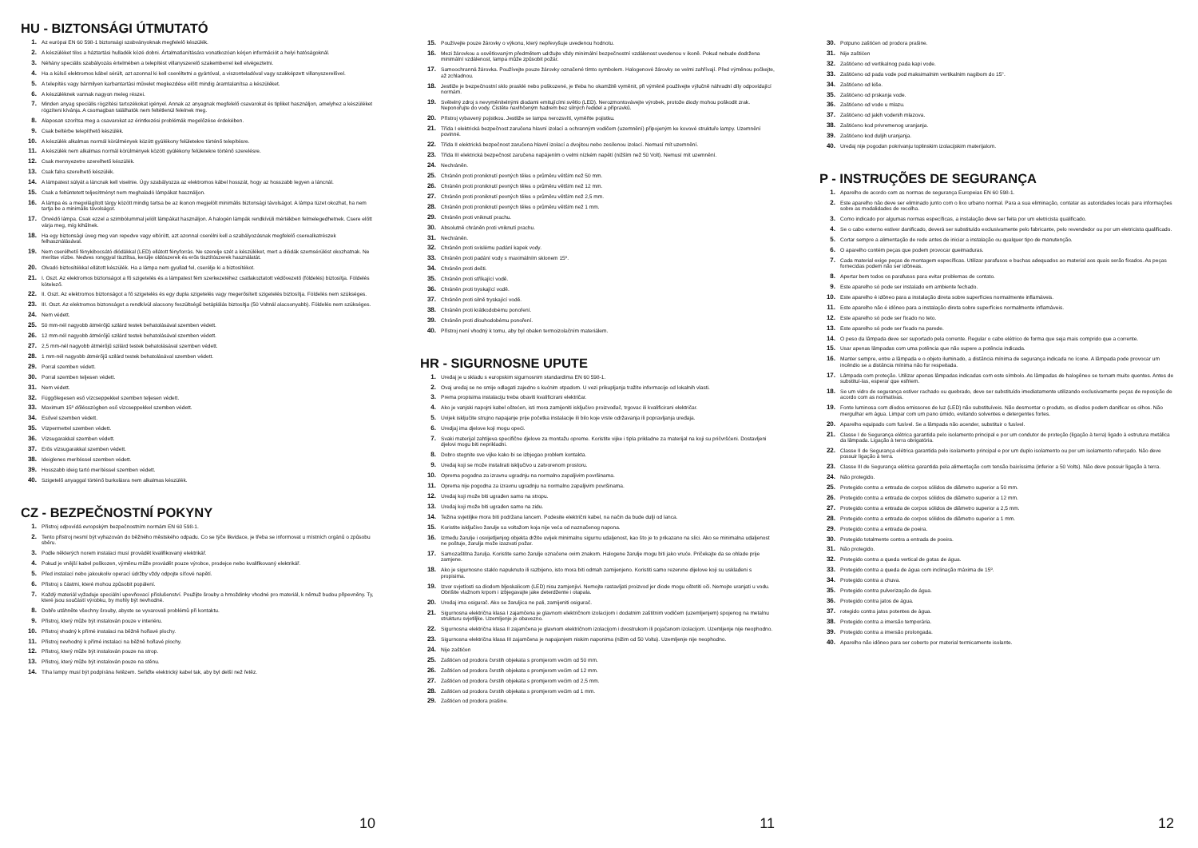HU - BIZTONSÁGI ÚTMUTATÓ
1. Az európai EN 60 598-1 biztonsági szabványoknak megfelelő készülék.
2. A készüléket tilos a háztartási hulladék közé dobni. Ártalmatlanítására vonatkozóan kérjen információt a helyi hatóságoknál.
3. Néhány speciális szabályozás értelmében a telepítést villanyszerelő szakemberrel kell elvégeztetni.
4. Ha a külső elektromos kábel sérült, azt azonnal ki kell cseréltetni a gyártóval, a viszonteladóval vagy szakképzett villanyszerelővel.
5. A telepítés vagy bármilyen karbantartási művelet megkezdése előtt mindig áramtalanítsa a készüléket.
6. A készüléknek vannak nagyon meleg részei.
7. Minden anyag speciális rögzítési tartozékokat igényel. Annak az anyagnak megfelelő csavarokat és tipliket használjon, amelyhez a készüléket rögzíteni kívánja. A csomagban találhatók nem feltétlenül felelnek meg.
8. Alaposan szorítsa meg a csavarokat az érintkezési problémák megelőzése érdekében.
9. Csak beltérbe telepíthető készülék.
10. A készülék alkalmas normál körülmények között gyúlékony felületekre történő telepítésre.
11. A készülék nem alkalmas normál körülmények között gyúlékony felületekre történő szerelésre.
12. Csak mennyezetre szerelhető készülék.
13. Csak falra szerelhető készülék.
14. A lámpatest súlyát a láncnak kell viselnie. Úgy szabályozza az elektromos kábel hosszát, hogy az hosszabb legyen a láncnál.
15. Csak a feltüntetett teljesítményt nem meghaladó lámpákat használjon.
16. A lámpa és a megvilágított tárgy között mindig tartsa be az ikonon megjelölt minimális biztonsági távolságot. A lámpa tüzet okozhat, ha nem tartja be a minimális távolságot.
17. Önvédő lámpa. Csak ezzel a szimbólummal jelölt lámpákat használjon. A halogén lámpák rendkívüli mértékben felmelegedhetnek. Csere előtt várja meg, míg kihűlnek.
18. Ha egy biztonsági üveg meg van repedve vagy eltörött, azt azonnal cserélni kell a szabályozásnak megfelelő cserealkatrészek felhasználásával.
19. Nem cserélhető fénykibocsátó diódákkal (LED) ellátott fényforrás. Ne szerelje szét a készüléket, mert a diódák szemsérülést okozhatnak. Ne merítse vízbe. Nedves ronggyal tisztítsa, kerülje oldószerek és erős tisztítószerek használatát.
20. Olvadó biztosítékkal ellátott készülék. Ha a lámpa nem gyullad fel, cserélje ki a biztosítékot.
21. I. Oszt. Az elektromos biztonságot a fő szigetelés és a lámpatest fém szerkezetéhez csatlakoztatott védővezető (földelés) biztosítja. Földelés kötelező.
22. II. Oszt. Az elektromos biztonságot a fő szigetelés és egy dupla szigetelés vagy megerősített szigetelés biztosítja. Földelés nem szükséges.
23. III. Oszt. Az elektromos biztonságot a rendkívül alacsony feszültségű betáplálás biztosítja (50 Voltnál alacsonyabb). Földelés nem szükséges.
24. Nem védett.
25. 50 mm-nél nagyobb átmérőjű szilárd testek behatolásával szemben védett.
26. 12 mm-nél nagyobb átmérőjű szilárd testek behatolásával szemben védett.
27. 2,5 mm-nél nagyobb átmérőjű szilárd testek behatolásával szemben védett.
28. 1 mm-nél nagyobb átmérőjű szilárd testek behatolásával szemben védett.
29. Porral szemben védett.
30. Porral szemben teljesen védett.
31. Nem védett.
32. Függőlegesen eső vízcseppekkel szemben teljesen védett.
33. Maximum 15º dőlésszögben eső vízcseppekkel szemben védett.
34. Esővel szemben védett.
35. Vízpermettel szemben védett.
36. Vízsugarakkal szemben védett.
37. Erős vízsugarakkal szemben védett.
38. Ideiglenes merítéssel szemben védett.
39. Hosszabb ideig tartó merítéssel szemben védett.
40. Szigetelő anyaggal történő burkolásra nem alkalmas készülék.
CZ - BEZPEČNOSTNÍ POKYNY
1. Přístroj odpovídá evropským bezpečnostním normám EN 60 598-1.
2. Tento přístroj nesmí být vyhazován do běžného městského odpadu. Co se týče likvidace, je třeba se informovat u místních orgánů o způsobu sběru.
3. Podle některých norem instalaci musí provádět kvalifikovaný elektrikář.
4. Pokud je vnější kabel poškozen, výměnu může provádět pouze výrobce, prodejce nebo kvalifikovaný elektrikář.
5. Před instalací nebo jakoukoliv operací údržby vždy odpojte síťové napětí.
6. Přístroj s částmi, které mohou způsobit popálení.
7. Každý materiál vyžaduje speciální upevňovací příslušenství. Použijte šrouby a hmoždinky vhodné pro materiál, k němuž budou připevněny. Ty, které jsou součástí výrobku, by mohly být nevhodné.
8. Dobře utáhněte všechny šrouby, abyste se vyvarovali problémů při kontaktu.
9. Přístroj, který může být instalován pouze v interiéru.
10. Přístroj vhodný k přímé instalaci na běžně hořlavé plochy.
11. Přístroj nevhodný k přímé instalaci na běžně hořlavé plochy.
12. Přístroj, který může být instalován pouze na strop.
13. Přístroj, který může být instalován pouze na stěnu.
14. Tíha lampy musí být podpírána řetězem. Seřiďte elektrický kabel tak, aby byl delší než řetěz.
10
15. Používejte pouze žárovky o výkonu, který nepřevyšuje uvedenou hodnotu.
16. Mezi žárovkou a osvětlovaným předmětem udržujte vždy minimální bezpečnostní vzdálenost uvedenou v ikoně. Pokud nebude dodržena minimální vzdálenost, lampa může způsobit požár.
17. Samoochranná žárovka. Používejte pouze žárovky označené tímto symbolem. Halogenové žárovky se velmi zahřívají. Před výměnou počkejte, až zchladnou.
18. Jestliže je bezpečnostní sklo prasklé nebo poškozené, je třeba ho okamžitě vyměnit, při výměně používejte výlučně náhradní díly odpovídající normám.
19. Světelný zdroj s nevyměnitelnými diodami emitujícími světlo (LED). Nerozmontovávejte výrobek, protože diody mohou poškodit zrak. Neponořujte do vody. Čistěte navlhčeným hadrem bez silných ředidel a přípravků.
20. Přístroj vybavený pojistkou. Jestliže se lampa nerozsvítí, vyměňte pojistku.
21. Třída I elektrická bezpečnost zaručena hlavní izolací a ochranným vodičem (uzemnění) připojeným ke kovové struktuře lampy. Uzemnění povinné.
22. Třída II elektrická bezpečnost zaručena hlavní izolací a dvojitou nebo zesílenou izolací. Nemusí mít uzemnění.
23. Třída III elektrická bezpečnost zaručena napájením o velmi nízkém napětí (nižším než 50 Volt). Nemusí mít uzemnění.
24. Nechráněn.
25. Chráněn proti proniknutí pevných těles o průměru větším než 50 mm.
26. Chráněn proti proniknutí pevných těles o průměru větším než 12 mm.
27. Chráněn proti proniknutí pevných těles o průměru větším než 2,5 mm.
28. Chráněn proti proniknutí pevných těles o průměru větším než 1 mm.
29. Chráněn proti vniknutí prachu.
30. Absolutně chráněn proti vniknutí prachu.
31. Nechráněn.
32. Chráněn proti svislému padání kapek vody.
33. Chráněn proti padání vody s maximálním sklonem 15º.
34. Chráněn proti dešti.
35. Chráněn proti stříkající vodě.
36. Chráněn proti tryskající vodě.
37. Chráněn proti silně tryskající vodě.
38. Chráněn proti krátkodobému ponoření.
39. Chráněn proti dlouhodobému ponoření.
40. Přístroj není vhodný k tomu, aby byl obalen termoizolačním materiálem.
HR - SIGURNOSNE UPUTE
1. Uređaj je u skladu s europskim sigurnosnim standardima EN 60 598-1.
2. Ovaj uređaj se ne smije odlagati zajedno s kućnim otpadom. U vezi prikupljanja tražite informacije od lokalnih vlasti.
3. Prema propisima instalaciju treba obaviti kvalificirani električar.
4. Ako je vanjski napojni kabel oštećen, isti mora zamijeniti isključivo proizvođač, trgovac ili kvalificirani električar.
5. Uvijek isključite strujno napajanje prije početka instalacije ili bilo koje vrste održavanja ili popravljanja uređaja.
6. Uredjaj ima djelove koji mogu opeći.
7. Svaki materijal zahtijeva specifične djelove za montažu opreme. Koristite vijke i tipla prikladne za materijal na koji su pričvršćeni. Dostavljeni djelovi mogu biti neprikladni.
8. Dobro stegnite sve vijke kako bi se izbjegao problem kontakta.
9. Uređaj koji se može instalirati isključivo u zatvorenom prostoru.
10. Oprema pogodna za izravnu ugradnju na normalno zapaljivim površinama.
11. Oprema nije pogodna za izravnu ugradnju na normalno zapaljivim površinama.
12. Uređaj koji može biti ugrađen samo na stropu.
13. Uređaj koji može biti ugrađen samo na zidu.
14. Težina svjetiljke mora biti podržana lancem. Podesite električni kabel, na način da bude dulji od lanca.
15. Koristite isključivo žarulje sa voltažom koja nije veća od naznačenog napona.
16. Između žarulje i osvijetljenjog objekta držite uvijek minimalnu sigurnu udaljenost, kao što je to prikazano na slici. Ako se minimalna udaljenost ne poštuje, žarulja može izazvati požar.
17. Samozaštitna žarulja. Koristite samo žarulje označene ovim znakom. Halogene žarulje mogu biti jako vruće. Pričekajte da se ohlade prije zamjene.
18. Ako je sigurnosno staklo napuknuto ili razbijeno, isto mora biti odmah zamijenjeno. Koristiti samo rezervne dijelove koji su usklađeni s propisima.
19. Izvor svjetlosti sa diodom bljeskalicom (LED) nisu zamjenjivi. Nemojte rastavljati proizvod jer diode mogu oštetiti oči. Nemojte uranjati u vodu. Obrišite vlažnom krpom i izbjegavajte jake deterdžente i otapala.
20. Uređaj ima osigurač. Ako se žaruljica ne pali, zamijeniti osigurač.
21. Sigurnosna električna klasa I zajamčena je glavnom električnom izolacijom i dodatnim zaštitnim vodičem (uzemljenjem) spojenog na metalnu strukturu svjetiljke. Uzemljenje je obavezno.
22. Sigurnosna električna klasa II zajamčena je glavnom električnom izolacijom i dvostrukom ili pojačanom izolacijom. Uzemljenje nije neophodno.
23. Sigurnosna električna klasa III zajamčena je napajanjem niskim naponima (nižim od 50 Volta). Uzemljenje nije neophodno.
24. Nije zaštićen
25. Zaštićen od prodora čvrstih objekata s promjerom većim od 50 mm.
26. Zaštićen od prodora čvrstih objekata s promjerom većim od 12 mm.
27. Zaštićen od prodora čvrstih objekata s promjerom većim od 2,5 mm.
28. Zaštićen od prodora čvrstih objekata s promjerom većim od 1 mm.
29. Zaštićen od prodora prašine.
11
30. Potpuno zaštićen od prodora prašine.
31. Nije zaštićen
32. Zaštićeno od vertikalnog pada kapi vode.
33. Zaštićeno od pada vode pod maksimalnim vertikalnim nagibom do 15°.
34. Zaštićeno od kiše.
35. Zaštićeno od prskanja vode.
36. Zaštićeno od vode u mlazu.
37. Zaštićeno od jakih vodenih mlazova.
38. Zaštićeno kod privremenog uranjanja.
39. Zaštićeno kod duljih uranjanja.
40. Uređaj nije pogodan pokrivanju toplinskim izolacijskim materijalom.
P - INSTRUÇÕES DE SEGURANÇA
1. Aparelho de acordo com as normas de segurança Europeias EN 60 598-1.
2. Este aparelho não deve ser eliminado junto com o lixo urbano normal. Para a sua eliminação, contatar as autoridades locais para informações sobre as modalidades de recolha.
3. Como indicado por algumas normas específicas, a instalação deve ser feita por um eletricista qualificado.
4. Se o cabo externo estiver danificado, deverá ser substituído exclusivamente pelo fabricante, pelo revendedor ou por um eletricista qualificado.
5. Cortar sempre a alimentação de rede antes de iniciar a instalação ou qualquer tipo de manutenção.
6. O aparelho contém peças que podem provocar queimaduras.
7. Cada material exige peças de montagem específicas. Utilizar parafusos e buchas adequados ao material aos quais serão fixados. As peças fornecidas podem não ser idôneas.
8. Apertar bem todos os parafusos para evitar problemas de contato.
9. Este aparelho só pode ser instalado em ambiente fechado.
10. Este aparelho é idôneo para a instalação direta sobre superfícies normalmente inflamáveis.
11. Este aparelho não é idôneo para a instalação direta sobre superfícies normalmente inflamáveis.
12. Este aparelho só pode ser fixado no teto.
13. Este aparelho só pode ser fixado na parede.
14. O peso da lâmpada deve ser suportado pela corrente. Regular o cabo elétrico de forma que seja mais comprido que a corrente.
15. Usar apenas lâmpadas com uma potência que não supere a potência indicada.
16. Manter sempre, entre a lâmpada e o objeto iluminado, a distância mínima de segurança indicada no ícone. A lâmpada pode provocar um incêndio se a distância mínima não for respeitada.
17. Lâmpada com proteção. Utilizar apenas lâmpadas indicadas com este símbolo. As lâmpadas de halogêneo se tornam muito quentes. Antes de substituí-las, esperar que esfriem.
18. Se um vidro de segurança estiver rachado ou quebrado, deve ser substituído imediatamente utilizando exclusivamente peças de reposição de acordo com as normativas.
19. Fonte luminosa com díodos emissores de luz (LED) não substituíveis. Não desmontar o produto, os díodos podem danificar os olhos. Não mergulhar em água. Limpar com um pano úmido, evitando solventes e detergentes fortes.
20. Aparelho equipado com fusível. Se a lâmpada não acender, substituir o fusível.
21. Classe I de Segurança elétrica garantida pelo isolamento principal e por um condutor de proteção (ligação à terra) ligado à estrutura metálica da lâmpada. Ligação à terra obrigatória.
22. Classe II de Segurança elétrica garantida pelo isolamento principal e por um duplo isolamento ou por um isolamento reforçado. Não deve possuir ligação à terra.
23. Classe III de Segurança elétrica garantida pela alimentação com tensão baixíssima (inferior a 50 Volts). Não deve possuir ligação à terra.
24. Não protegido.
25. Protegido contra a entrada de corpos sólidos de diâmetro superior a 50 mm.
26. Protegido contra a entrada de corpos sólidos de diâmetro superior a 12 mm.
27. Protegido contra a entrada de corpos sólidos de diâmetro superior a 2,5 mm.
28. Protegido contra a entrada de corpos sólidos de diâmetro superior a 1 mm.
29. Protegido contra a entrada de poeira.
30. Protegido totalmente contra a entrada de poeira.
31. Não protegido.
32. Protegido contra a queda vertical de gotas de água.
33. Protegido contra a queda de água com inclinação máxima de 15º.
34. Protegido contra a chuva.
35. Protegido contra pulverização de água.
36. Protegido contra jatos de água.
37. rotegido contra jatos potentes de água.
38. Protegido contra a imersão temporária.
39. Protegido contra a imersão prolongada.
40. Aparelho não idôneo para ser coberto por material termicamente isolante.
12